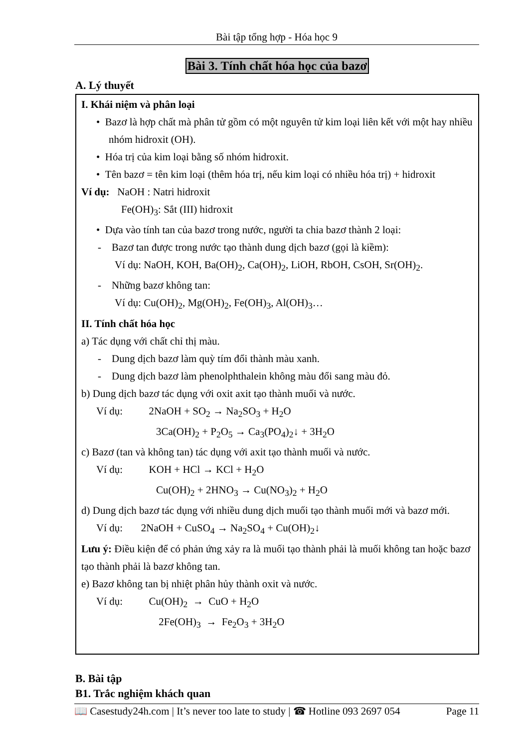Bài tập tổng hợp - Hóa học 9
Bài 3. Tính chất hóa học của bazơ
A. Lý thuyết
I. Khái niệm và phân loại
• Bazơ là hợp chất mà phân tử gồm có một nguyên tử kim loại liên kết với một hay nhiều nhóm hidroxit (OH).
• Hóa trị của kim loại bằng số nhóm hidroxit.
• Tên bazơ = tên kim loại (thêm hóa trị, nếu kim loại có nhiều hóa trị) + hidroxit
Ví dụ: NaOH : Natri hidroxit
Fe(OH)<sub>3</sub>: Sắt (III) hidroxit
• Dựa vào tính tan của bazơ trong nước, người ta chia bazơ thành 2 loại:
- Bazơ tan được trong nước tạo thành dung dịch bazơ (gọi là kiềm):
Ví dụ: NaOH, KOH, Ba(OH)<sub>2</sub>, Ca(OH)<sub>2</sub>, LiOH, RbOH, CsOH, Sr(OH)<sub>2</sub>.
- Những bazơ không tan:
Ví dụ: Cu(OH)<sub>2</sub>, Mg(OH)<sub>2</sub>, Fe(OH)<sub>3</sub>, Al(OH)<sub>3</sub>…
II. Tính chất hóa học
a) Tác dụng với chất chỉ thị màu.
- Dung dịch bazơ làm quỳ tím đổi thành màu xanh.
- Dung dịch bazơ làm phenolphthalein không màu đổi sang màu đỏ.
b) Dung dịch bazơ tác dụng với oxit axit tạo thành muối và nước.
Ví dụ: 2NaOH + SO<sub>2</sub> → Na<sub>2</sub>SO<sub>3</sub> + H<sub>2</sub>O
3Ca(OH)<sub>2</sub> + P<sub>2</sub>O<sub>5</sub> → Ca<sub>3</sub>(PO<sub>4</sub>)<sub>2</sub>↓ + 3H<sub>2</sub>O
c) Bazơ (tan và không tan) tác dụng với axit tạo thành muối và nước.
Ví dụ: KOH + HCl → KCl + H<sub>2</sub>O
Cu(OH)<sub>2</sub> + 2HNO<sub>3</sub> → Cu(NO<sub>3</sub>)<sub>2</sub> + H<sub>2</sub>O
d) Dung dịch bazơ tác dụng với nhiều dung dịch muối tạo thành muối mới và bazơ mới.
Ví dụ: 2NaOH + CuSO<sub>4</sub> → Na<sub>2</sub>SO<sub>4</sub> + Cu(OH)<sub>2</sub>↓
Lưu ý: Điều kiện để có phản ứng xảy ra là muối tạo thành phải là muối không tan hoặc bazơ tạo thành phải là bazơ không tan.
e) Bazơ không tan bị nhiệt phân hủy thành oxit và nước.
Ví dụ: Cu(OH)<sub>2</sub> → CuO + H<sub>2</sub>O
2Fe(OH)<sub>3</sub> → Fe<sub>2</sub>O<sub>3</sub> + 3H<sub>2</sub>O
B. Bài tập
B1. Trắc nghiệm khách quan
📖 Casestudy24h.com | It’s never too late to study | ☎ Hotline 093 2697 054 Page 11